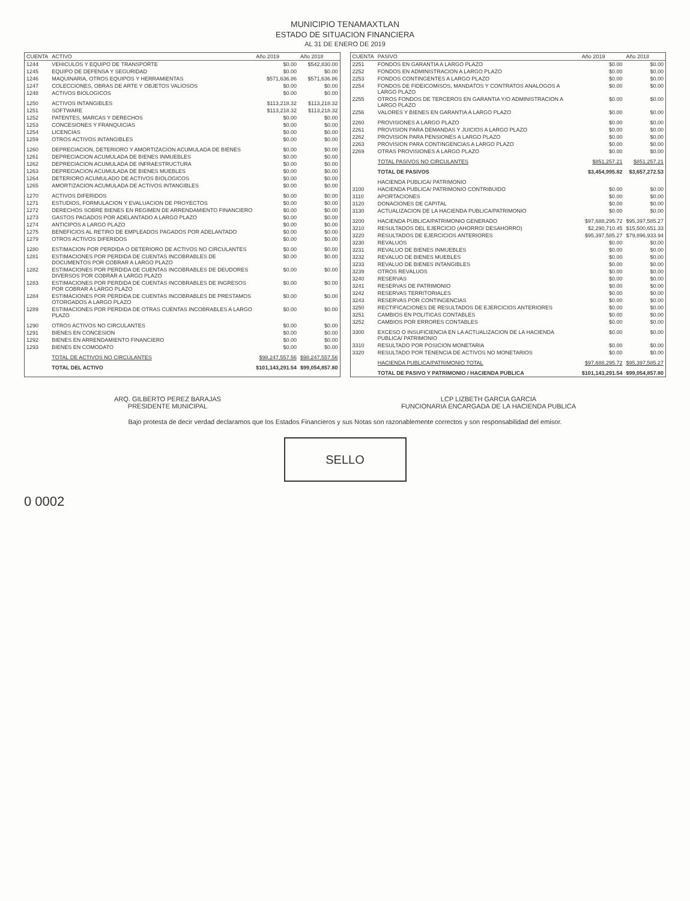MUNICIPIO TENAMAXTLAN
ESTADO DE SITUACION FINANCIERA
AL 31 DE ENERO DE 2019
| CUENTA | ACTIVO | Año 2019 | Año 2018 |
| --- | --- | --- | --- |
| 1244 | VEHICULOS Y EQUIPO DE TRANSPORTE | $0.00 | $542,830.00 |
| 1245 | EQUIPO DE DEFENSA Y SEGURIDAD | $0.00 | $0.00 |
| 1246 | MAQUINARIA, OTROS EQUIPOS Y HERRAMIENTAS | $571,636.86 | $571,636.86 |
| 1247 | COLECCIONES, OBRAS DE ARTE Y OBJETOS VALIOSOS | $0.00 | $0.00 |
| 1248 | ACTIVOS BIOLOGICOS | $0.00 | $0.00 |
| 1250 | ACTIVOS INTANGIBLES | $113,218.32 | $113,218.32 |
| 1251 | SOFTWARE | $113,218.32 | $113,218.32 |
| 1252 | PATENTES, MARCAS Y DERECHOS | $0.00 | $0.00 |
| 1253 | CONCESIONES Y FRANQUICIAS | $0.00 | $0.00 |
| 1254 | LICENCIAS | $0.00 | $0.00 |
| 1259 | OTROS ACTIVOS INTANGIBLES | $0.00 | $0.00 |
| 1260 | DEPRECIACION, DETERIORO Y AMORTIZACION ACUMULADA DE BIENES | $0.00 | $0.00 |
| 1261 | DEPRECIACION ACUMULADA DE BIENES INMUEBLES | $0.00 | $0.00 |
| 1262 | DEPRECIACION ACUMULADA DE INFRAESTRUCTURA | $0.00 | $0.00 |
| 1263 | DEPRECIACION ACUMULADA DE BIENES MUEBLES | $0.00 | $0.00 |
| 1264 | DETERIORO ACUMULADO DE ACTIVOS BIOLOGICOS | $0.00 | $0.00 |
| 1265 | AMORTIZACION ACUMULADA DE ACTIVOS INTANGIBLES | $0.00 | $0.00 |
| 1270 | ACTIVOS DIFERIDOS | $0.00 | $0.00 |
| 1271 | ESTUDIOS, FORMULACION Y EVALUACION DE PROYECTOS | $0.00 | $0.00 |
| 1272 | DERECHOS SOBRE BIENES EN REGIMEN DE ARRENDAMIENTO FINANCIERO | $0.00 | $0.00 |
| 1273 | GASTOS PAGADOS POR ADELANTADO A LARGO PLAZO | $0.00 | $0.00 |
| 1274 | ANTICIPOS A LARGO PLAZO | $0.00 | $0.00 |
| 1275 | BENEFICIOS AL RETIRO DE EMPLEADOS PAGADOS POR ADELANTADO | $0.00 | $0.00 |
| 1279 | OTROS ACTIVOS DIFERIDOS | $0.00 | $0.00 |
| 1280 | ESTIMACION POR PERDIDA O DETERIORO DE ACTIVOS NO CIRCULANTES | $0.00 | $0.00 |
| 1281 | ESTIMACIONES POR PERDIDA DE CUENTAS INCOBRABLES DE DOCUMENTOS POR COBRAR A LARGO PLAZO | $0.00 | $0.00 |
| 1282 | ESTIMACIONES POR PERDIDA DE CUENTAS INCOBRABLES DE DEUDORES DIVERSOS POR COBRAR A LARGO PLAZO | $0.00 | $0.00 |
| 1283 | ESTIMACIONES POR PERDIDA DE CUENTAS INCOBRABLES DE INGRESOS POR COBRAR A LARGO PLAZO | $0.00 | $0.00 |
| 1284 | ESTIMACIONES POR PERDIDA DE CUENTAS INCOBRABLES DE PRESTAMOS OTORGADOS A LARGO PLAZO | $0.00 | $0.00 |
| 1289 | ESTIMACIONES POR PERDIDA DE OTRAS CUENTAS INCOBRABLES A LARGO PLAZO | $0.00 | $0.00 |
| 1290 | OTROS ACTIVOS NO CIRCULANTES | $0.00 | $0.00 |
| 1291 | BIENES EN CONCESION | $0.00 | $0.00 |
| 1292 | BIENES EN ARRENDAMIENTO FINANCIERO | $0.00 | $0.00 |
| 1293 | BIENES EN COMODATO | $0.00 | $0.00 |
| | TOTAL DE ACTIVOS NO CIRCULANTES | $98,247,557.56 | $98,247,557.56 |
| | TOTAL DEL ACTIVO | $101,143,291.54 | $99,054,857.80 |
| CUENTA | PASIVO | Año 2019 | Año 2018 |
| --- | --- | --- | --- |
| 2251 | FONDOS EN GARANTIA A LARGO PLAZO | $0.00 | $0.00 |
| 2252 | FONDOS EN ADMINISTRACION A LARGO PLAZO | $0.00 | $0.00 |
| 2253 | FONDOS CONTINGENTES A LARGO PLAZO | $0.00 | $0.00 |
| 2254 | FONDOS DE FIDEICOMISOS, MANDATOS Y CONTRATOS ANALOGOS A LARGO PLAZO | $0.00 | $0.00 |
| 2255 | OTROS FONDOS DE TERCEROS EN GARANTIA Y/O ADMINISTRACION A LARGO PLAZO | $0.00 | $0.00 |
| 2256 | VALORES Y BIENES EN GARANTIA A LARGO PLAZO | $0.00 | $0.00 |
| 2260 | PROVISIONES A LARGO PLAZO | $0.00 | $0.00 |
| 2261 | PROVISION PARA DEMANDAS Y JUICIOS A LARGO PLAZO | $0.00 | $0.00 |
| 2262 | PROVISION PARA PENSIONES A LARGO PLAZO | $0.00 | $0.00 |
| 2263 | PROVISION PARA CONTINGENCIAS A LARGO PLAZO | $0.00 | $0.00 |
| 2269 | OTRAS PROVISIONES A LARGO PLAZO | $0.00 | $0.00 |
| | TOTAL PASIVOS NO CIRCULANTES | $851,257.21 | $851,257.21 |
| | TOTAL DE PASIVOS | $3,454,995.82 | $3,657,272.53 |
| | HACIENDA PUBLICA/ PATRIMONIO | | |
| 3100 | HACIENDA PUBLICA/ PATRIMONIO CONTRIBUIDO | $0.00 | $0.00 |
| 3110 | APORTACIONES | $0.00 | $0.00 |
| 3120 | DONACIONES DE CAPITAL | $0.00 | $0.00 |
| 3130 | ACTUALIZACION DE LA HACIENDA PUBLICA/PATRIMONIO | $0.00 | $0.00 |
| 3200 | HACIENDA PUBLICA/PATRIMONIO GENERADO | $97,688,295.72 | $95,397,585.27 |
| 3210 | RESULTADOS DEL EJERCICIO (AHORRO/ DESAHORRO) | $2,290,710.45 | $15,500,651.33 |
| 3220 | RESULTADOS DE EJERCICIOS ANTERIORES | $95,397,585.27 | $79,896,933.94 |
| 3230 | REVALUOS | $0.00 | $0.00 |
| 3231 | REVALUO DE BIENES INMUEBLES | $0.00 | $0.00 |
| 3232 | REVALUO DE BIENES MUEBLES | $0.00 | $0.00 |
| 3233 | REVALUO DE BIENES INTANGIBLES | $0.00 | $0.00 |
| 3239 | OTROS REVALUOS | $0.00 | $0.00 |
| 3240 | RESERVAS | $0.00 | $0.00 |
| 3241 | RESERVAS DE PATRIMONIO | $0.00 | $0.00 |
| 3242 | RESERVAS TERRITORIALES | $0.00 | $0.00 |
| 3243 | RESERVAS POR CONTINGENCIAS | $0.00 | $0.00 |
| 3250 | RECTIFICACIONES DE RESULTADOS DE EJERCICIOS ANTERIORES | $0.00 | $0.00 |
| 3251 | CAMBIOS EN POLITICAS CONTABLES | $0.00 | $0.00 |
| 3252 | CAMBIOS POR ERRORES CONTABLES | $0.00 | $0.00 |
| 3300 | EXCESO O INSUFICIENCIA EN LA ACTUALIZACION DE LA HACIENDA PUBLICA/ PATRIMONIO | $0.00 | $0.00 |
| 3310 | RESULTADO POR POSICION MONETARIA | $0.00 | $0.00 |
| 3320 | RESULTADO POR TENENCIA DE ACTIVOS NO MONETARIOS | $0.00 | $0.00 |
| | HACIENDA PUBLICA/PATRIMONIO TOTAL | $97,688,295.72 | $95,397,585.27 |
| | TOTAL DE PASIVO Y PATRIMONIO / HACIENDA PUBLICA | $101,143,291.54 | $99,054,857.80 |
ARQ. GILBERTO PEREZ BARAJAS
PRESIDENTE MUNICIPAL
LCP LIZBETH GARCIA GARCIA
FUNCIONARIA ENCARGADA DE LA HACIENDA PUBLICA
Bajo protesta de decir verdad declaramos que los Estados Financieros y sus Notas son razonablemente correctos y son responsabilidad del emisor.
SELLO
0 0002